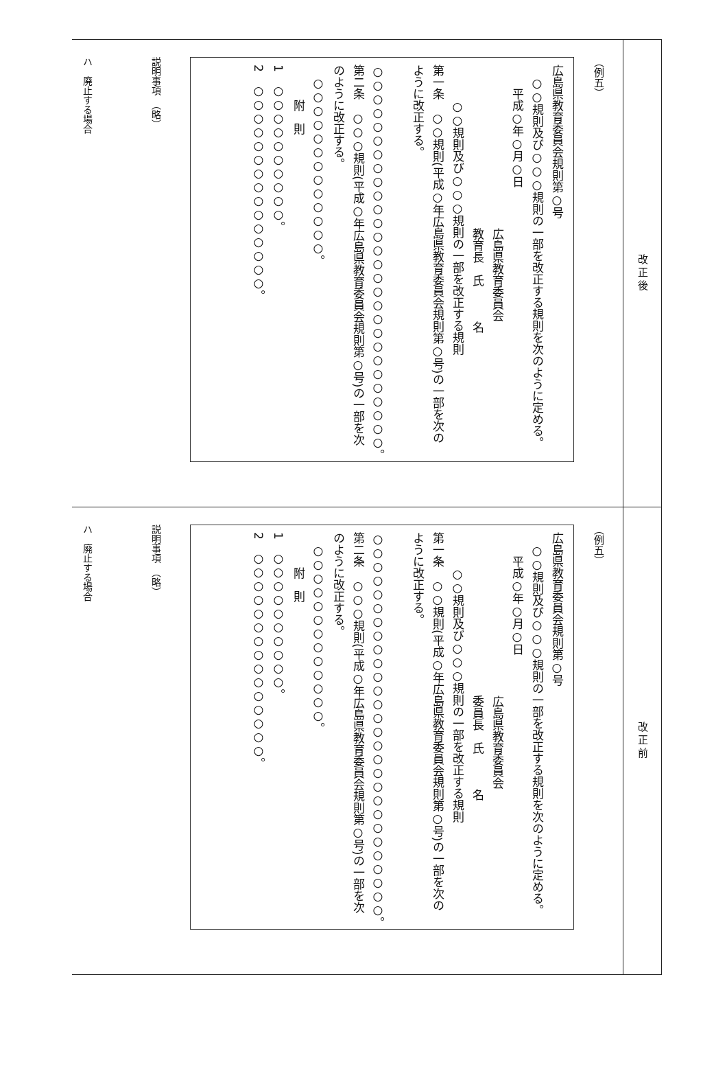改正後
（例五）
広島県教育委員会規則第○号
　○○規則及び○○○規則の一部を改正する規則を次のように定める。
　　平成○年○月○日
　　　　　　　　　　　　　　広島県教育委員会
　　　　　　　　　　　　　　教育長　氏　　　名
　　　○○規則及び○○○規則の一部を改正する規則
第一条　○○規則(平成○年広島県教育委員会規則第○号)の一部を次のように改正する。
　○○○○○○○○○○○○○○○○○○○○○○○○○○○○。
第二条　○○○規則(平成○年広島県教育委員会規則第○号)の一部を次のように改正する。
　○○○○○○○○○○○○○。
　　　附　則
1　○○○○○○○○○○。
2　○○○○○○○○○○○○○○○。
説明事項　（略）
ハ　廃止する場合
改正前
（例五）
広島県教育委員会規則第○号
　○○規則及び○○○規則の一部を改正する規則を次のように定める。
　　平成○年○月○日
　　　　　　　　　　　　　　広島県教育委員会
　　　　　　　　　　　　　　委員長　氏　　　名
　　　○○規則及び○○○規則の一部を改正する規則
第一条　○○規則(平成○年広島県教育委員会規則第○号)の一部を次のように改正する。
　○○○○○○○○○○○○○○○○○○○○○○○○○○○○。
第二条　○○○規則(平成○年広島県教育委員会規則第○号)の一部を次のように改正する。
　○○○○○○○○○○○○○。
　　　附　則
1　○○○○○○○○○○。
2　○○○○○○○○○○○○○○○。
説明事項　（略）
ハ　廃止する場合